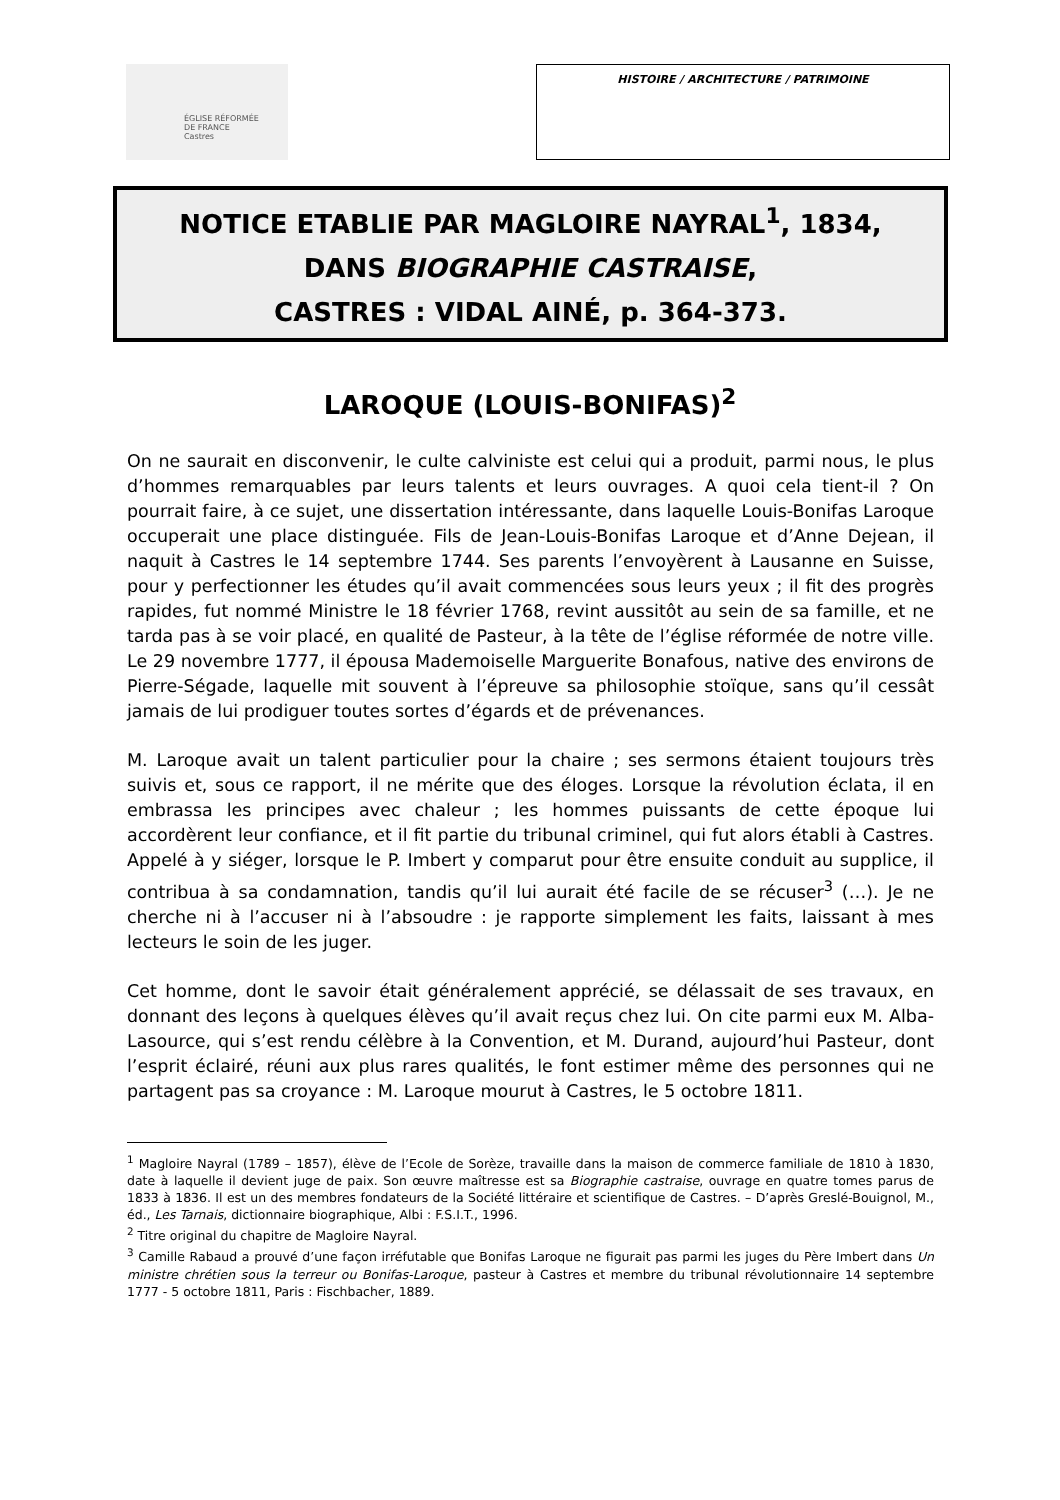ÉGLISE RÉFORMÉE
DE FRANCE
Castres
HISTOIRE / ARCHITECTURE / PATRIMOINE
NOTICE ETABLIE PAR MAGLOIRE NAYRAL<sup>1</sup>, 1834,
DANS BIOGRAPHIE CASTRAISE,
CASTRES : VIDAL AINÉ, p. 364-373.
LAROQUE (LOUIS-BONIFAS)<sup>2</sup>
On ne saurait en disconvenir, le culte calviniste est celui qui a produit, parmi nous, le plus d’hommes remarquables par leurs talents et leurs ouvrages. A quoi cela tient-il ? On pourrait faire, à ce sujet, une dissertation intéressante, dans laquelle Louis-Bonifas Laroque occuperait une place distinguée. Fils de Jean-Louis-Bonifas Laroque et d’Anne Dejean, il naquit à Castres le 14 septembre 1744. Ses parents l’envoyèrent à Lausanne en Suisse, pour y perfectionner les études qu’il avait commencées sous leurs yeux ; il fit des progrès rapides, fut nommé Ministre le 18 février 1768, revint aussitôt au sein de sa famille, et ne tarda pas à se voir placé, en qualité de Pasteur, à la tête de l’église réformée de notre ville. Le 29 novembre 1777, il épousa Mademoiselle Marguerite Bonafous, native des environs de Pierre-Ségade, laquelle mit souvent à l’épreuve sa philosophie stoïque, sans qu’il cessât jamais de lui prodiguer toutes sortes d’égards et de prévenances.
M. Laroque avait un talent particulier pour la chaire ; ses sermons étaient toujours très suivis et, sous ce rapport, il ne mérite que des éloges. Lorsque la révolution éclata, il en embrassa les principes avec chaleur ; les hommes puissants de cette époque lui accordèrent leur confiance, et il fit partie du tribunal criminel, qui fut alors établi à Castres. Appelé à y siéger, lorsque le P. Imbert y comparut pour être ensuite conduit au supplice, il contribua à sa condamnation, tandis qu’il lui aurait été facile de se récuser<sup>3</sup> (…). Je ne cherche ni à l’accuser ni à l’absoudre : je rapporte simplement les faits, laissant à mes lecteurs le soin de les juger.
Cet homme, dont le savoir était généralement apprécié, se délassait de ses travaux, en donnant des leçons à quelques élèves qu’il avait reçus chez lui. On cite parmi eux M. Alba-Lasource, qui s’est rendu célèbre à la Convention, et M. Durand, aujourd’hui Pasteur, dont l’esprit éclairé, réuni aux plus rares qualités, le font estimer même des personnes qui ne partagent pas sa croyance : M. Laroque mourut à Castres, le 5 octobre 1811.
<sup>1</sup> Magloire Nayral (1789 – 1857), élève de l’Ecole de Sorèze, travaille dans la maison de commerce familiale de 1810 à 1830, date à laquelle il devient juge de paix. Son œuvre maîtresse est sa Biographie castraise, ouvrage en quatre tomes parus de 1833 à 1836. Il est un des membres fondateurs de la Société littéraire et scientifique de Castres. – D’après Greslé-Bouignol, M., éd., Les Tarnais, dictionnaire biographique, Albi : F.S.I.T., 1996.
<sup>2</sup> Titre original du chapitre de Magloire Nayral.
<sup>3</sup> Camille Rabaud a prouvé d’une façon irréfutable que Bonifas Laroque ne figurait pas parmi les juges du Père Imbert dans Un ministre chrétien sous la terreur ou Bonifas-Laroque, pasteur à Castres et membre du tribunal révolutionnaire 14 septembre 1777 - 5 octobre 1811, Paris : Fischbacher, 1889.